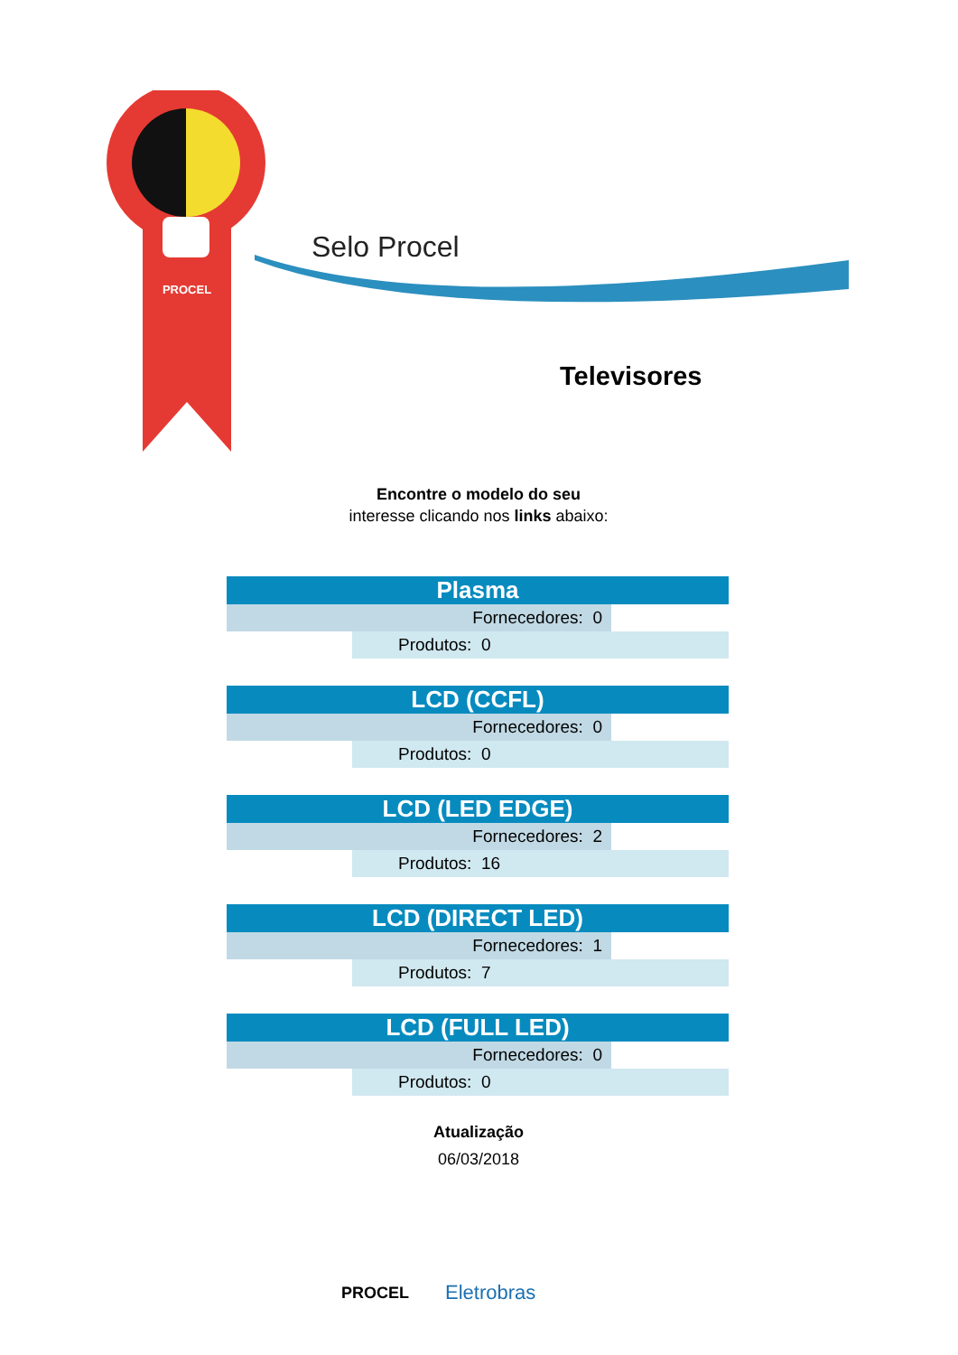PROCEL
Selo Procel
Televisores
Encontre o modelo do seu interesse clicando nos links abaixo:
| Plasma | |
| --- | --- |
| Fornecedores: 0 | |
| Produtos: 0 | |
| LCD (CCFL) | |
| --- | --- |
| Fornecedores: 0 | |
| Produtos: 0 | |
| LCD (LED EDGE) | |
| --- | --- |
| Fornecedores: 2 | |
| Produtos: 16 | |
| LCD (DIRECT LED) | |
| --- | --- |
| Fornecedores: 1 | |
| Produtos: 7 | |
| LCD (FULL LED) | |
| --- | --- |
| Fornecedores: 0 | |
| Produtos: 0 | |
Atualização
06/03/2018
PROCEL
Eletrobras